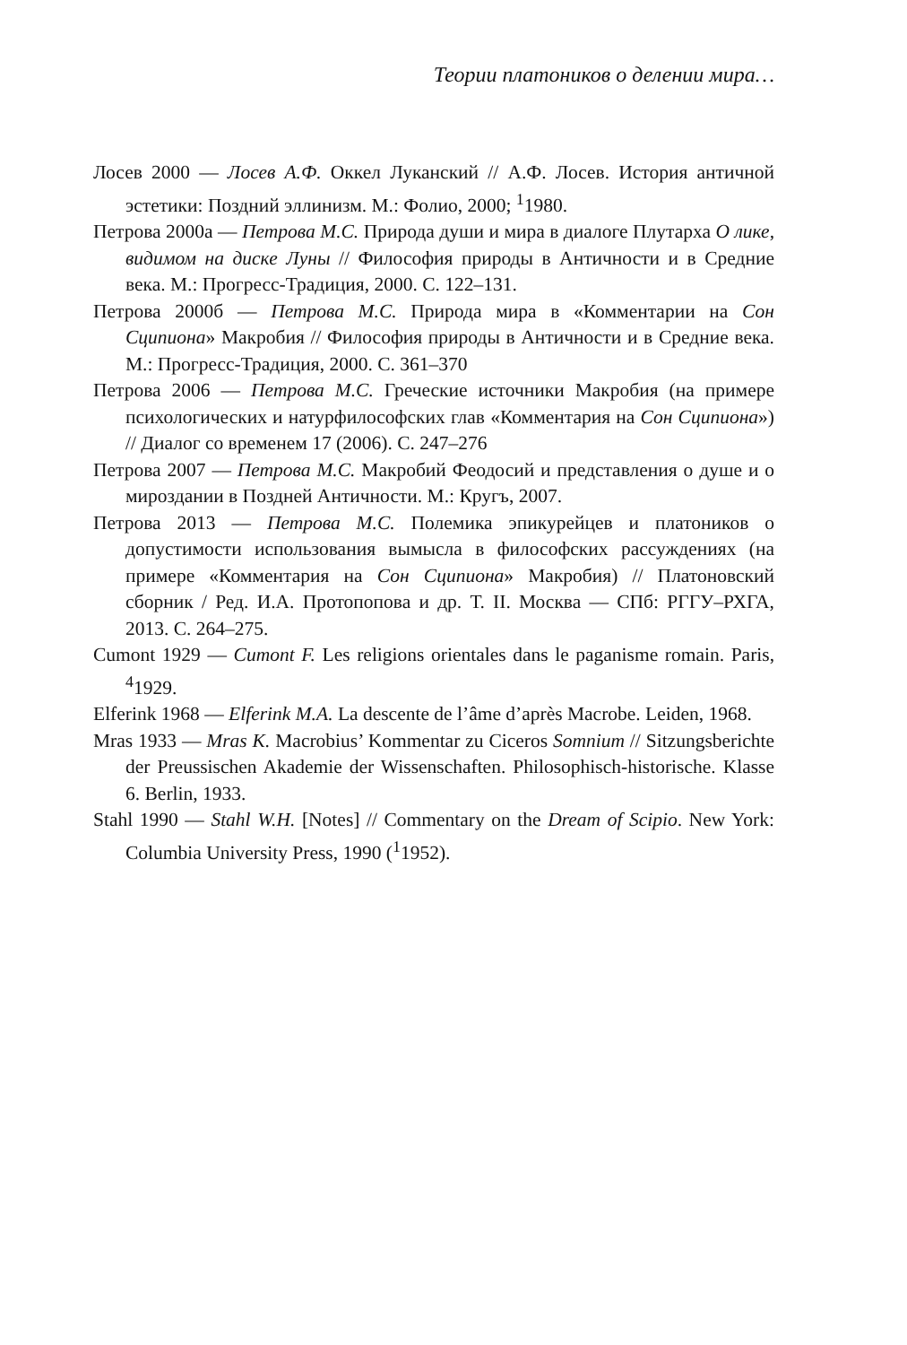Теории платоников о делении мира…
Лосев 2000 — Лосев А.Ф. Оккел Луканский // А.Ф. Лосев. История античной эстетики: Поздний эллинизм. М.: Фолио, 2000; <sup>1</sup>1980.
Петрова 2000а — Петрова М.С. Природа души и мира в диалоге Плутарха О лике, видимом на диске Луны // Философия природы в Античности и в Средние века. М.: Прогресс-Традиция, 2000. С. 122–131.
Петрова 2000б — Петрова М.С. Природа мира в «Комментарии на Сон Сципиона» Макробия // Философия природы в Античности и в Средние века. М.: Прогресс-Традиция, 2000. С. 361–370
Петрова 2006 — Петрова М.С. Греческие источники Макробия (на примере психологических и натурфилософских глав «Комментария на Сон Сципиона») // Диалог со временем 17 (2006). С. 247–276
Петрова 2007 — Петрова М.С. Макробий Феодосий и представления о душе и о мироздании в Поздней Античности. М.: Кругъ, 2007.
Петрова 2013 — Петрова М.С. Полемика эпикурейцев и платоников о допустимости использования вымысла в философских рассуждениях (на примере «Комментария на Сон Сципиона» Макробия) // Платоновский сборник / Ред. И.А. Протопопова и др. Т. II. Москва — СПб: РГГУ–РХГА, 2013. С. 264–275.
Cumont 1929 — Cumont F. Les religions orientales dans le paganisme romain. Paris, <sup>4</sup>1929.
Elferink 1968 — Elferink M.A. La descente de l’âme d’après Macrobe. Leiden, 1968.
Mras 1933 — Mras K. Macrobius’ Kommentar zu Ciceros Somnium // Sitzungsberichte der Preussischen Akademie der Wissenschaften. Philosophisch-historische. Klasse 6. Berlin, 1933.
Stahl 1990 — Stahl W.H. [Notes] // Commentary on the Dream of Scipio. New York: Columbia University Press, 1990 (<sup>1</sup>1952).